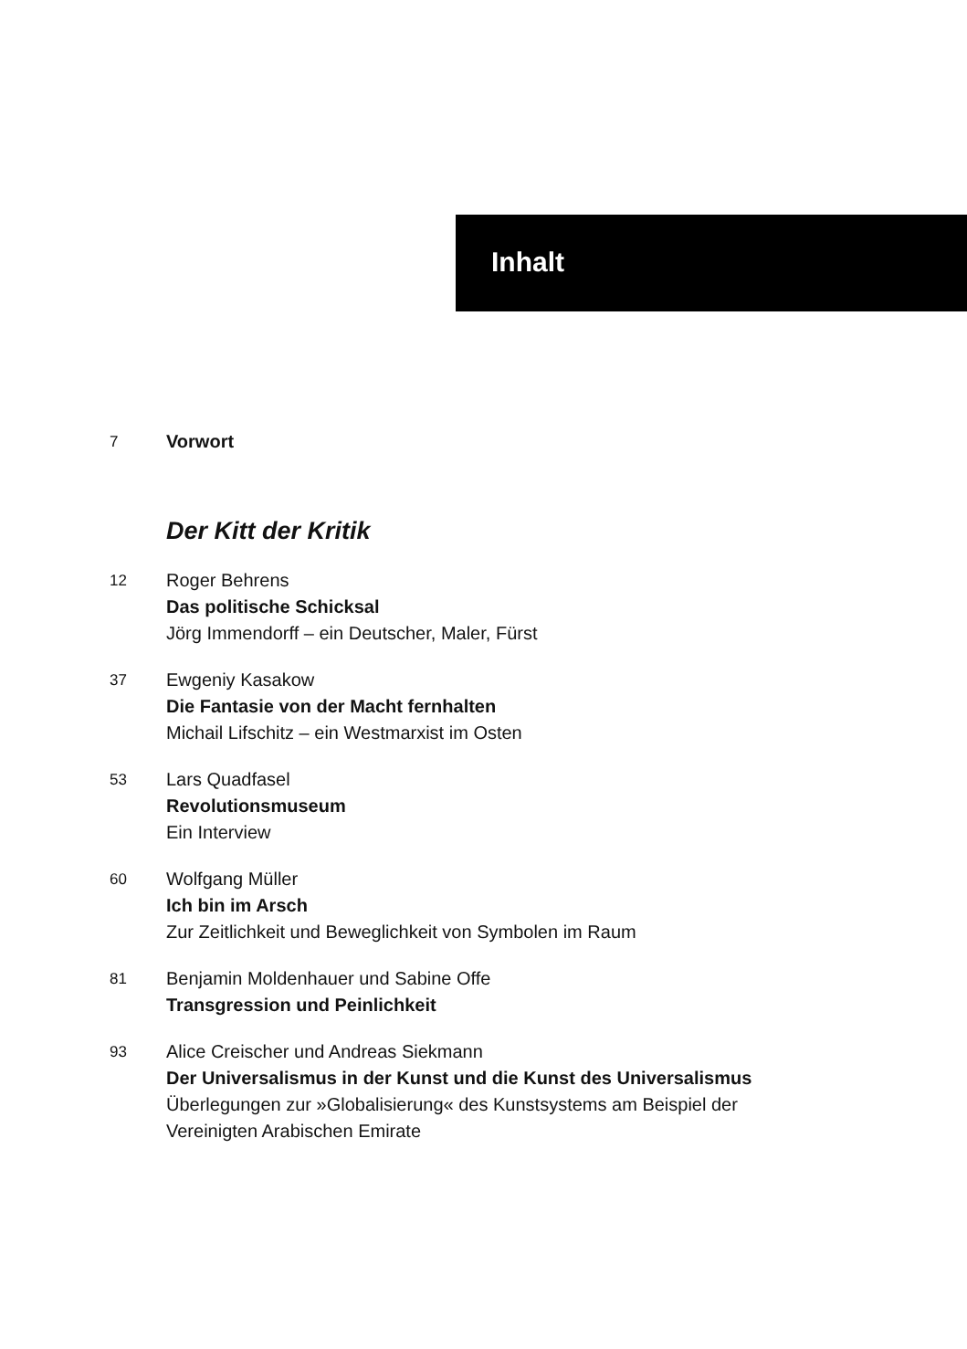Inhalt
7
Vorwort
Der Kitt der Kritik
12
Roger Behrens
Das politische Schicksal
Jörg Immendorff – ein Deutscher, Maler, Fürst
37
Ewgeniy Kasakow
Die Fantasie von der Macht fernhalten
Michail Lifschitz – ein Westmarxist im Osten
53
Lars Quadfasel
Revolutionsmuseum
Ein Interview
60
Wolfgang Müller
Ich bin im Arsch
Zur Zeitlichkeit und Beweglichkeit von Symbolen im Raum
81
Benjamin Moldenhauer und Sabine Offe
Transgression und Peinlichkeit
93
Alice Creischer und Andreas Siekmann
Der Universalismus in der Kunst und die Kunst des Universalismus
Überlegungen zur »Globalisierung« des Kunstsystems am Beispiel der
Vereinigten Arabischen Emirate